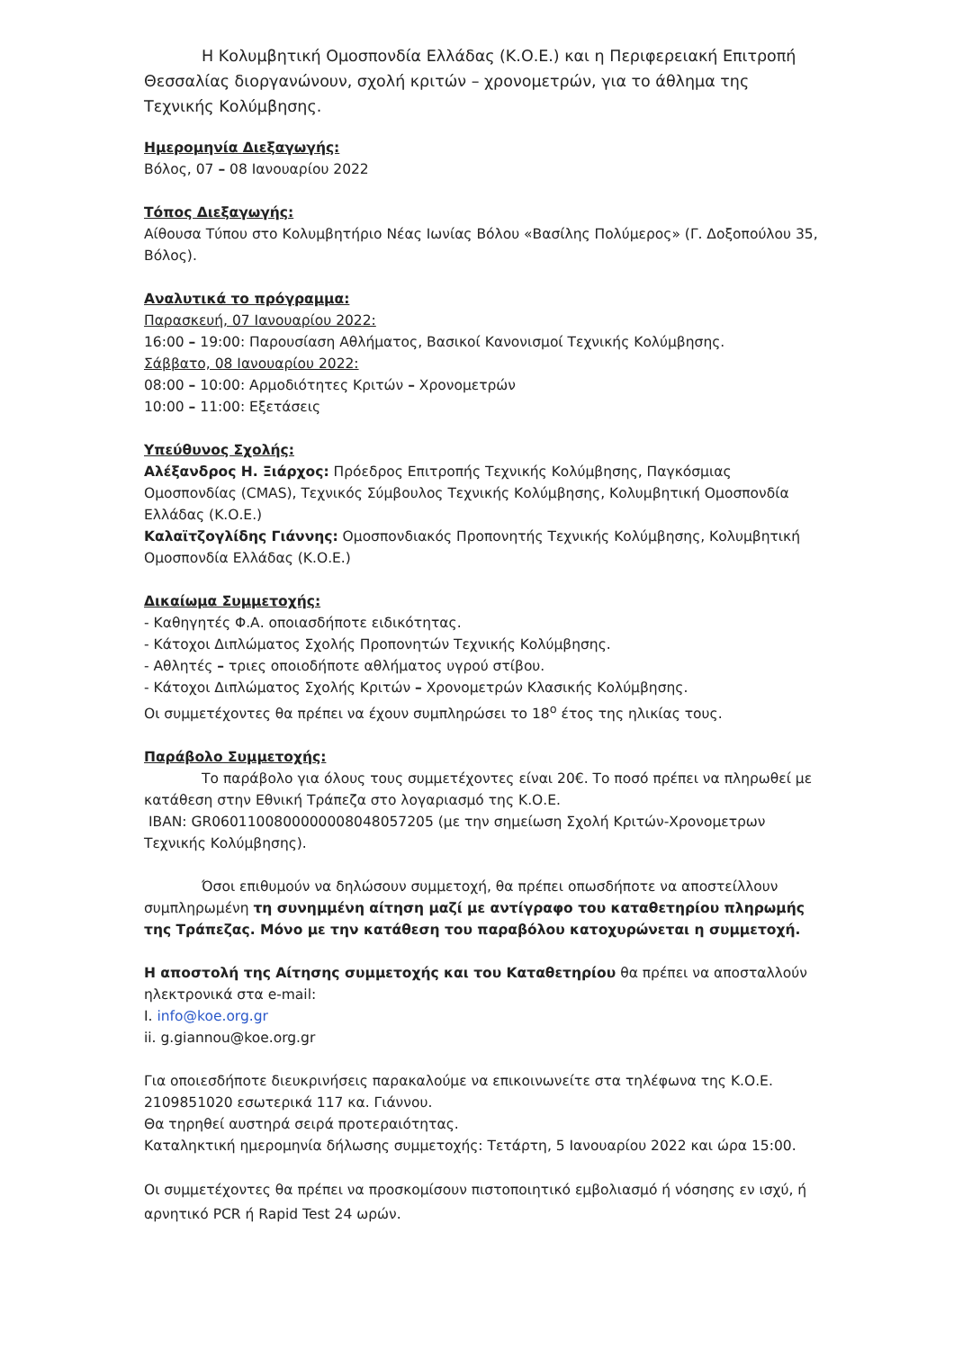Η Κολυμβητική Ομοσπονδία Ελλάδας (Κ.Ο.Ε.) και η Περιφερειακή Επιτροπή Θεσσαλίας διοργανώνουν, σχολή κριτών – χρονομετρών, για το άθλημα της Τεχνικής Κολύμβησης.
Ημερομηνία Διεξαγωγής:
Βόλος, 07 – 08 Ιανουαρίου 2022
Τόπος Διεξαγωγής:
Αίθουσα Τύπου στο Κολυμβητήριο Νέας Ιωνίας Βόλου «Βασίλης Πολύμερος» (Γ. Δοξοπούλου 35, Βόλος).
Αναλυτικά το πρόγραμμα:
Παρασκευή, 07 Ιανουαρίου 2022:
16:00 – 19:00: Παρουσίαση Αθλήματος, Βασικοί Κανονισμοί Τεχνικής Κολύμβησης.
Σάββατο, 08 Ιανουαρίου 2022:
08:00 – 10:00: Αρμοδιότητες Κριτών – Χρονομετρών
10:00 – 11:00: Εξετάσεις
Υπεύθυνος Σχολής:
Αλέξανδρος Η. Ξιάρχος: Πρόεδρος Επιτροπής Τεχνικής Κολύμβησης, Παγκόσμιας Ομοσπονδίας (CMAS), Τεχνικός Σύμβουλος Τεχνικής Κολύμβησης, Κολυμβητική Ομοσπονδία Ελλάδας (Κ.Ο.Ε.)
Καλαϊτζογλίδης Γιάννης: Ομοσπονδιακός Προπονητής Τεχνικής Κολύμβησης, Κολυμβητική Ομοσπονδία Ελλάδας (Κ.Ο.Ε.)
Δικαίωμα Συμμετοχής:
- Καθηγητές Φ.Α. οποιασδήποτε ειδικότητας.
- Κάτοχοι Διπλώματος Σχολής Προπονητών Τεχνικής Κολύμβησης.
- Αθλητές – τριες οποιοδήποτε αθλήματος υγρού στίβου.
- Κάτοχοι Διπλώματος Σχολής Κριτών – Χρονομετρών Κλασικής Κολύμβησης.
Οι συμμετέχοντες θα πρέπει να έχουν συμπληρώσει το 18<sup>ο</sup> έτος της ηλικίας τους.
Παράβολο Συμμετοχής:
Το παράβολο για όλους τους συμμετέχοντες είναι 20€. Το ποσό πρέπει να πληρωθεί με κατάθεση στην Εθνική Τράπεζα στο λογαριασμό της Κ.Ο.Ε.
IBAN: GR0601100800000008048057205 (με την σημείωση Σχολή Κριτών-Χρονομετρων Τεχνικής Κολύμβησης).
Όσοι επιθυμούν να δηλώσουν συμμετοχή, θα πρέπει οπωσδήποτε να αποστείλλουν συμπληρωμένη τη συνημμένη αίτηση μαζί με αντίγραφο του καταθετηρίου πληρωμής της Τράπεζας. Μόνο με την κατάθεση του παραβόλου κατοχυρώνεται η συμμετοχή.
Η αποστολή της Αίτησης συμμετοχής και του Καταθετηρίου θα πρέπει να αποσταλλούν ηλεκτρονικά στα e-mail:
I. info@koe.org.gr
ii. g.giannou@koe.org.gr
Για οποιεσδήποτε διευκρινήσεις παρακαλούμε να επικοινωνείτε στα τηλέφωνα της Κ.Ο.Ε. 2109851020 εσωτερικά 117 κα. Γιάννου.
Θα τηρηθεί αυστηρά σειρά προτεραιότητας.
Καταληκτική ημερομηνία δήλωσης συμμετοχής: Τετάρτη, 5 Ιανουαρίου 2022 και ώρα 15:00.
Οι συμμετέχοντες θα πρέπει να προσκομίσουν πιστοποιητικό εμβολιασμό ή νόσησης εν ισχύ, ή αρνητικό PCR ή Rapid Test 24 ωρών.